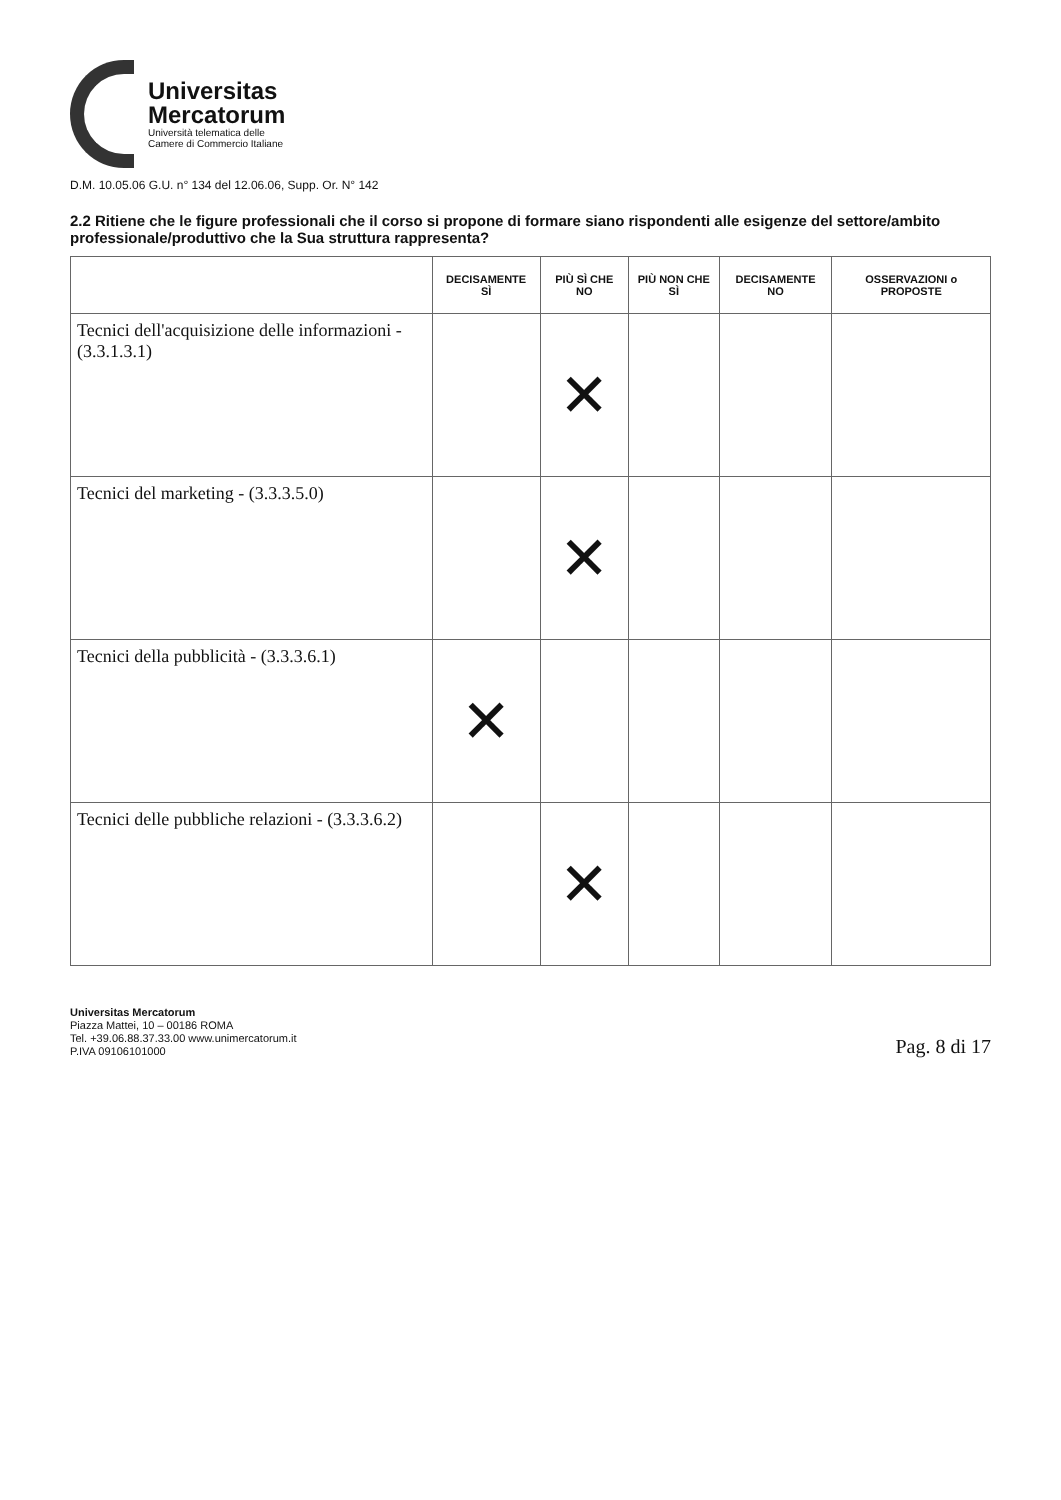Universitas
Mercatorum
Università telematica delle
Camere di Commercio Italiane
D.M. 10.05.06 G.U. n° 134 del 12.06.06, Supp. Or. N° 142
2.2 Ritiene che le figure professionali che il corso si propone di formare siano rispondenti alle esigenze del settore/ambito professionale/produttivo che la Sua struttura rappresenta?
| | DECISAMENTE SÌ | PIÙ SÌ CHE NO | PIÙ NON CHE SÌ | DECISAMENTE NO | OSSERVAZIONI o PROPOSTE |
| --- | --- | --- | --- | --- | --- |
| Tecnici dell'acquisizione delle informazioni - (3.3.1.3.1) | | ✕ | | | |
| Tecnici del marketing - (3.3.3.5.0) | | ✕ | | | |
| Tecnici della pubblicità - (3.3.3.6.1) | ✕ | | | | |
| Tecnici delle pubbliche relazioni - (3.3.3.6.2) | | ✕ | | | |
Universitas Mercatorum
Piazza Mattei, 10 – 00186 ROMA
Tel. +39.06.88.37.33.00 www.unimercatorum.it
P.IVA 09106101000
Pag. 8 di 17